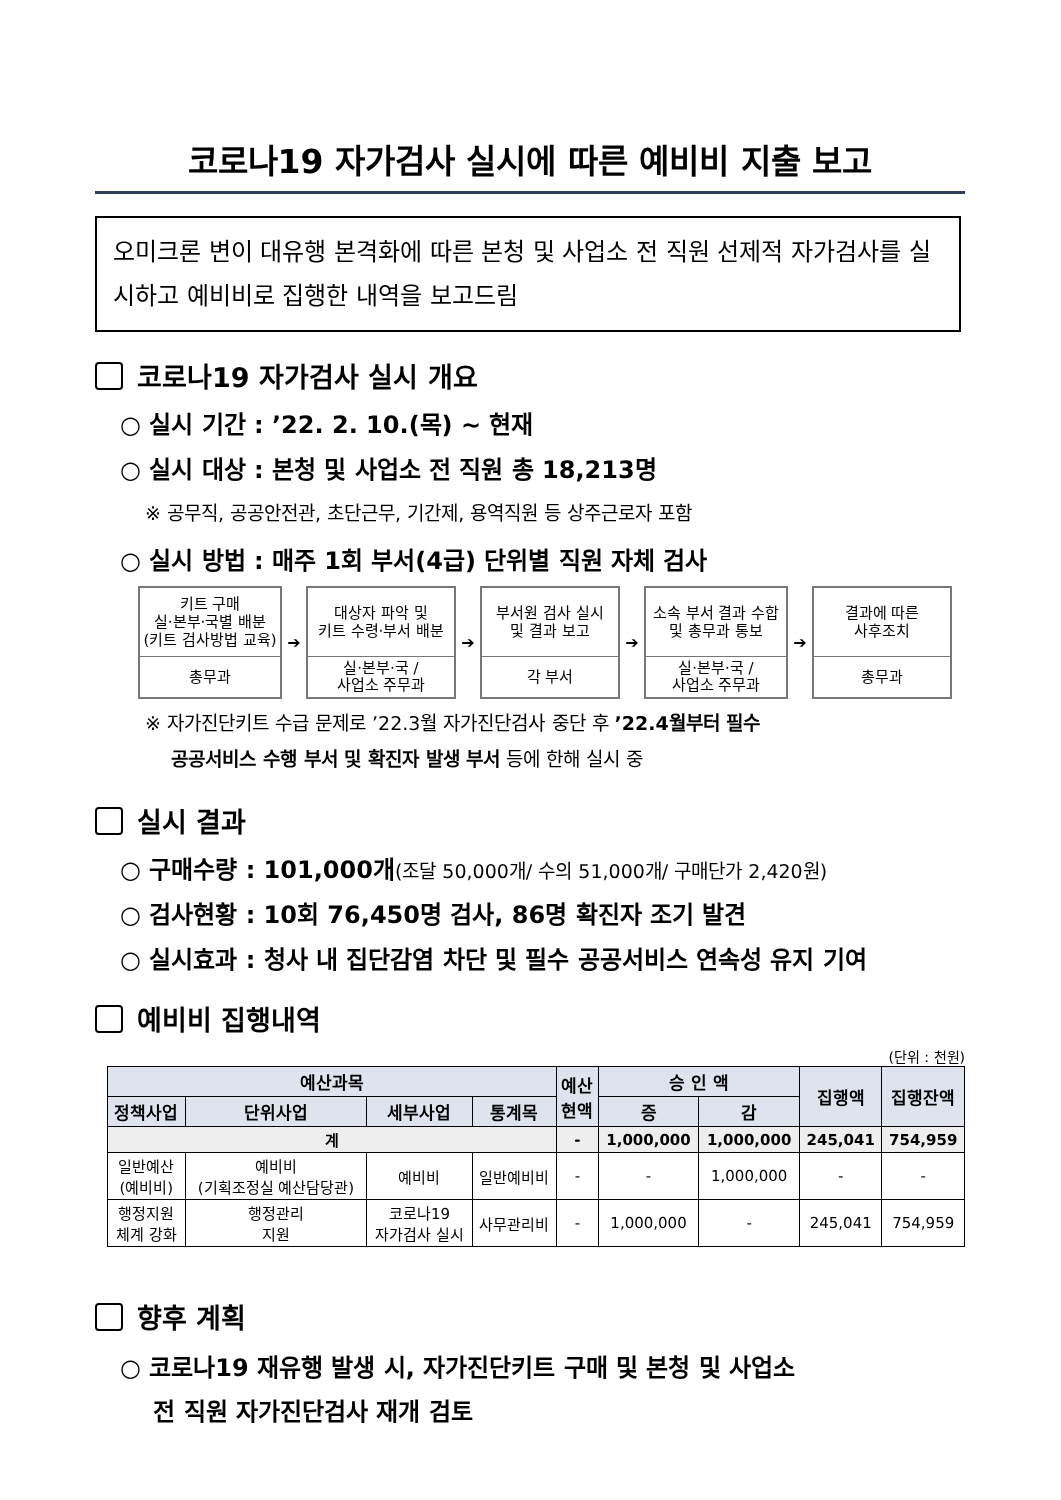코로나19 자가검사 실시에 따른 예비비 지출 보고
오미크론 변이 대유행 본격화에 따른 본청 및 사업소 전 직원 선제적 자가검사를 실시하고 예비비로 집행한 내역을 보고드림
코로나19 자가검사 실시 개요
○ 실시 기간 : ’22. 2. 10.(목) ~ 현재
○ 실시 대상 : 본청 및 사업소 전 직원 총 18,213명
※ 공무직, 공공안전관, 초단근무, 기간제, 용역직원 등 상주근로자 포함
○ 실시 방법 : 매주 1회 부서(4급) 단위별 직원 자체 검사
키트 구매
실·본부·국별 배분
(키트 검사방법 교육)
총무과
➔
대상자 파악 및
키트 수령·부서 배분
실·본부·국 /
사업소 주무과
➔
부서원 검사 실시
및 결과 보고
각 부서
➔
소속 부서 결과 수합
및 총무과 통보
실·본부·국 /
사업소 주무과
➔
결과에 따른
사후조치
총무과
※ 자가진단키트 수급 문제로 ’22.3월 자가진단검사 중단 후 ’22.4월부터 필수
공공서비스 수행 부서 및 확진자 발생 부서 등에 한해 실시 중
실시 결과
○ 구매수량 : 101,000개(조달 50,000개/ 수의 51,000개/ 구매단가 2,420원)
○ 검사현황 : 10회 76,450명 검사, 86명 확진자 조기 발견
○ 실시효과 : 청사 내 집단감염 차단 및 필수 공공서비스 연속성 유지 기여
예비비 집행내역
(단위 : 천원)
| 예산과목 | | | | 예산 현액 | 승 인 액 | | 집행액 | 집행잔액 |
| --- | --- | --- | --- | --- | --- | --- | --- | --- |
| 정책사업 | 단위사업 | 세부사업 | 통계목 | | 증 | 감 | | |
| 계 | | | | - | 1,000,000 | 1,000,000 | 245,041 | 754,959 |
| 일반예산 (예비비) | 예비비 (기획조정실 예산담당관) | 예비비 | 일반예비비 | - | - | 1,000,000 | - | - |
| 행정지원 체계 강화 | 행정관리 지원 | 코로나19 자가검사 실시 | 사무관리비 | - | 1,000,000 | - | 245,041 | 754,959 |
향후 계획
○ 코로나19 재유행 발생 시, 자가진단키트 구매 및 본청 및 사업소
전 직원 자가진단검사 재개 검토